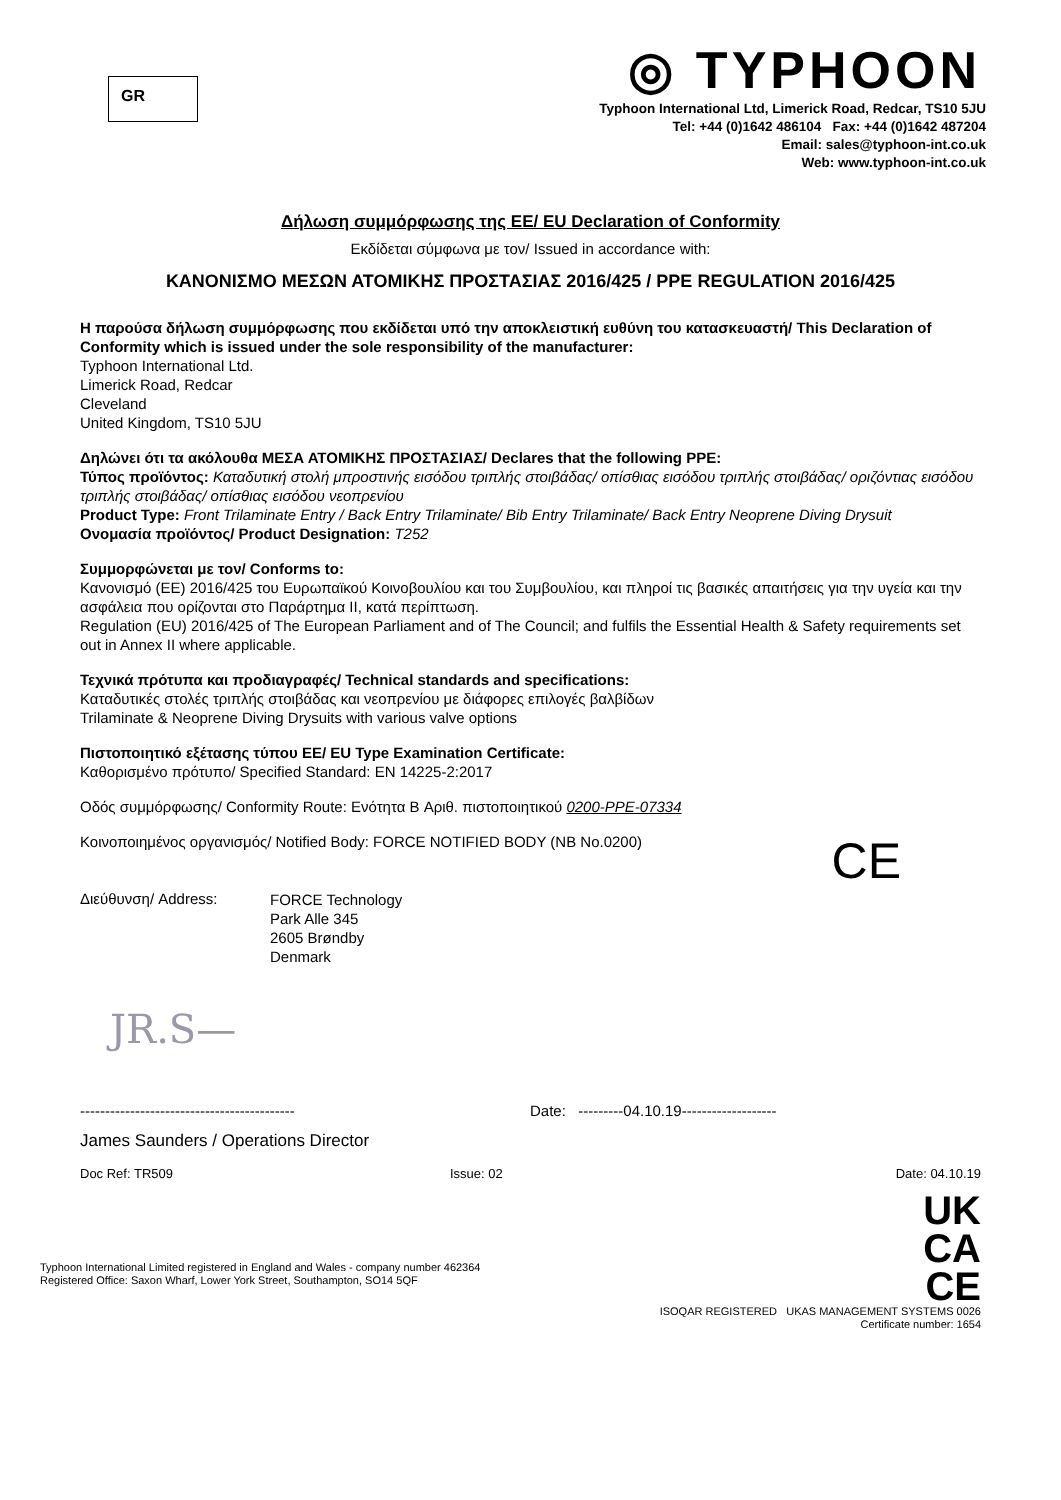GR
◎ TYPHOON
Typhoon International Ltd, Limerick Road, Redcar, TS10 5JU
Tel: +44 (0)1642 486104 Fax: +44 (0)1642 487204
Email: sales@typhoon-int.co.uk
Web: www.typhoon-int.co.uk
Δήλωση συμμόρφωσης της ΕΕ/ EU Declaration of Conformity
Εκδίδεται σύμφωνα με τον/ Issued in accordance with:
ΚΑΝΟΝΙΣΜΟ ΜΕΣΩΝ ΑΤΟΜΙΚΗΣ ΠΡΟΣΤΑΣΙΑΣ 2016/425 / PPE REGULATION 2016/425
Η παρούσα δήλωση συμμόρφωσης που εκδίδεται υπό την αποκλειστική ευθύνη του κατασκευαστή/ This Declaration of Conformity which is issued under the sole responsibility of the manufacturer:
Typhoon International Ltd.
Limerick Road, Redcar
Cleveland
United Kingdom, TS10 5JU
Δηλώνει ότι τα ακόλουθα ΜΕΣΑ ΑΤΟΜΙΚΗΣ ΠΡΟΣΤΑΣΙΑΣ/ Declares that the following PPE:
Τύπος προϊόντος: Καταδυτική στολή μπροστινής εισόδου τριπλής στοιβάδας/ οπίσθιας εισόδου τριπλής στοιβάδας/ οριζόντιας εισόδου τριπλής στοιβάδας/ οπίσθιας εισόδου νεοπρενίου
Product Type: Front Trilaminate Entry / Back Entry Trilaminate/ Bib Entry Trilaminate/ Back Entry Neoprene Diving Drysuit
Ονομασία προϊόντος/ Product Designation: T252
Συμμορφώνεται με τον/ Conforms to:
Κανονισμό (ΕΕ) 2016/425 του Ευρωπαϊκού Κοινοβουλίου και του Συμβουλίου, και πληροί τις βασικές απαιτήσεις για την υγεία και την ασφάλεια που ορίζονται στο Παράρτημα II, κατά περίπτωση.
Regulation (EU) 2016/425 of The European Parliament and of The Council; and fulfils the Essential Health & Safety requirements set out in Annex II where applicable.
Τεχνικά πρότυπα και προδιαγραφές/ Technical standards and specifications:
Καταδυτικές στολές τριπλής στοιβάδας και νεοπρενίου με διάφορες επιλογές βαλβίδων
Trilaminate & Neoprene Diving Drysuits with various valve options
Πιστοποιητικό εξέτασης τύπου ΕΕ/ EU Type Examination Certificate:
Καθορισμένο πρότυπο/ Specified Standard: EN 14225-2:2017
Οδός συμμόρφωσης/ Conformity Route: Ενότητα B Αριθ. πιστοποιητικού 0200-PPE-07334
Κοινοποιημένος οργανισμός/ Notified Body: FORCE NOTIFIED BODY (NB No.0200)
CE
Διεύθυνση/ Address:
FORCE Technology
Park Alle 345
2605 Brøndby
Denmark
JR.S—
------------------------------------------- Date: ---------04.10.19-------------------
James Saunders / Operations Director
Doc Ref: TR509 Issue: 02 Date: 04.10.19
Typhoon International Limited registered in England and Wales - company number 462364
Registered Office: Saxon Wharf, Lower York Street, Southampton, SO14 5QF
UK
CA
CE
ISOQAR REGISTERED UKAS MANAGEMENT SYSTEMS 0026
Certificate number: 1654